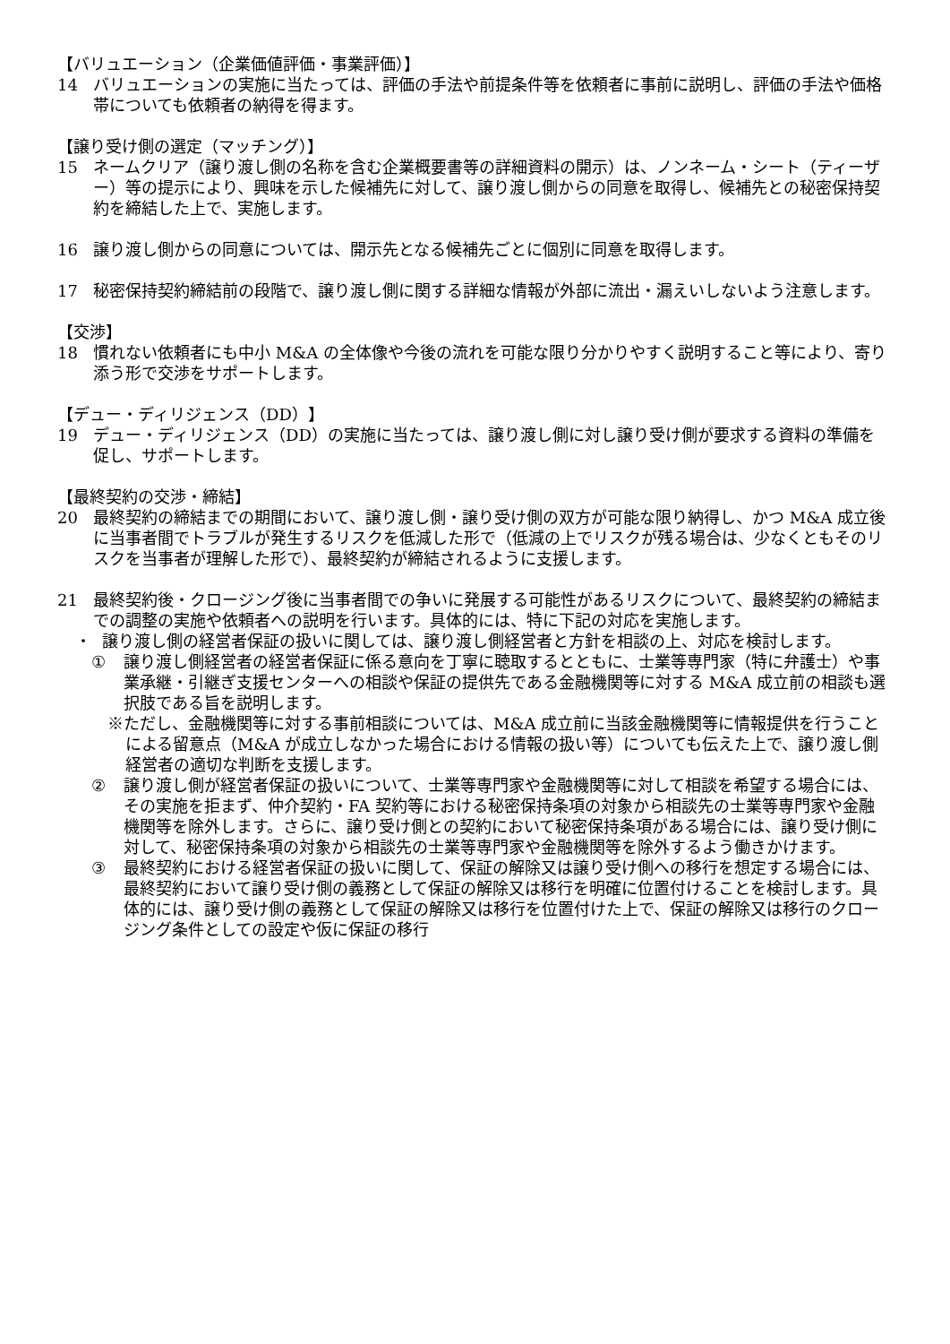【バリュエーション（企業価値評価・事業評価）】
14 バリュエーションの実施に当たっては、評価の手法や前提条件等を依頼者に事前に説明し、評価の手法や価格帯についても依頼者の納得を得ます。
【譲り受け側の選定（マッチング）】
15 ネームクリア（譲り渡し側の名称を含む企業概要書等の詳細資料の開示）は、ノンネーム・シート（ティーザー）等の提示により、興味を示した候補先に対して、譲り渡し側からの同意を取得し、候補先との秘密保持契約を締結した上で、実施します。
16 譲り渡し側からの同意については、開示先となる候補先ごとに個別に同意を取得します。
17 秘密保持契約締結前の段階で、譲り渡し側に関する詳細な情報が外部に流出・漏えいしないよう注意します。
【交渉】
18 慣れない依頼者にも中小 M&A の全体像や今後の流れを可能な限り分かりやすく説明すること等により、寄り添う形で交渉をサポートします。
【デュー・ディリジェンス（DD）】
19 デュー・ディリジェンス（DD）の実施に当たっては、譲り渡し側に対し譲り受け側が要求する資料の準備を促し、サポートします。
【最終契約の交渉・締結】
20 最終契約の締結までの期間において、譲り渡し側・譲り受け側の双方が可能な限り納得し、かつ M&A 成立後に当事者間でトラブルが発生するリスクを低減した形で（低減の上でリスクが残る場合は、少なくともそのリスクを当事者が理解した形で）、最終契約が締結されるように支援します。
21 最終契約後・クロージング後に当事者間での争いに発展する可能性があるリスクについて、最終契約の締結までの調整の実施や依頼者への説明を行います。具体的には、特に下記の対応を実施します。
・ 譲り渡し側の経営者保証の扱いに関しては、譲り渡し側経営者と方針を相談の上、対応を検討します。
① 譲り渡し側経営者の経営者保証に係る意向を丁寧に聴取するとともに、士業等専門家（特に弁護士）や事業承継・引継ぎ支援センターへの相談や保証の提供先である金融機関等に対する M&A 成立前の相談も選択肢である旨を説明します。
※ただし、金融機関等に対する事前相談については、M&A 成立前に当該金融機関等に情報提供を行うことによる留意点（M&A が成立しなかった場合における情報の扱い等）についても伝えた上で、譲り渡し側経営者の適切な判断を支援します。
② 譲り渡し側が経営者保証の扱いについて、士業等専門家や金融機関等に対して相談を希望する場合には、その実施を拒まず、仲介契約・FA 契約等における秘密保持条項の対象から相談先の士業等専門家や金融機関等を除外します。さらに、譲り受け側との契約において秘密保持条項がある場合には、譲り受け側に対して、秘密保持条項の対象から相談先の士業等専門家や金融機関等を除外するよう働きかけます。
③ 最終契約における経営者保証の扱いに関して、保証の解除又は譲り受け側への移行を想定する場合には、最終契約において譲り受け側の義務として保証の解除又は移行を明確に位置付けることを検討します。具体的には、譲り受け側の義務として保証の解除又は移行を位置付けた上で、保証の解除又は移行のクロージング条件としての設定や仮に保証の移行